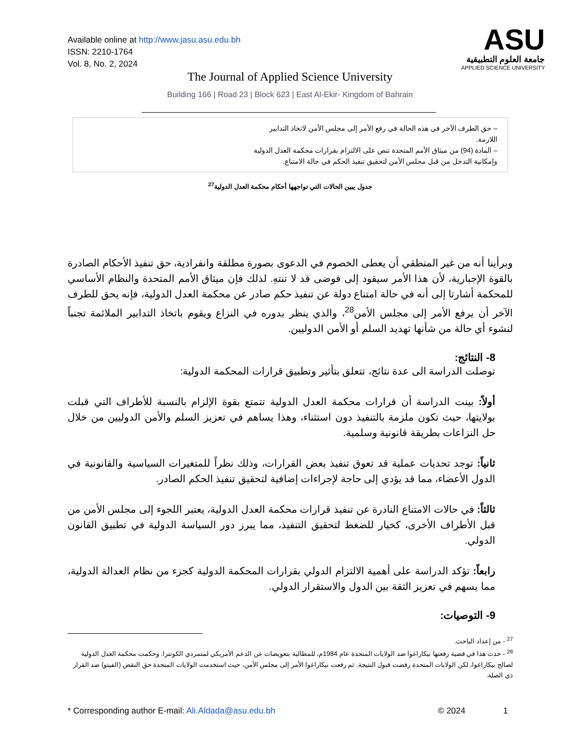Available online at http://www.jasu.asu.edu.bh
ISSN: 2210-1764
Vol. 8, No. 2, 2024
ASU
جامعة العلوم التطبيقية
APPLIED SCIENCE UNIVERSITY
The Journal of Applied Science University
Building 166 | Road 23 | Block 623 | East Al-Ekir- Kingdom of Bahrain
| – حق الطرف الآخر في هذه الحالة في رفع الأمر إلى مجلس الأمن لاتخاذ التدابير اللازمة. – المادة (94) من ميثاق الأمم المتحدة تنص على الالتزام بقرارات محكمة العدل الدولية وإمكانية التدخل من قبل مجلس الأمن لتحقيق تنفيذ الحكم في حالة الامتناع. | |
جدول يبين الحالات التي تواجهها أحكام محكمة العدل الدولية<sup>27</sup>
وبرأينا أنه من غير المنطقي أن يعطى الخصوم في الدعوى بصورة مطلقة وانفرادية، حق تنفيذ الأحكام الصادرة بالقوة الإجبارية، لأن هذا الأمر سيقود إلى فوضى قد لا تنتهِ. لذلك فإن ميثاق الأمم المتحدة والنظام الأساسي للمحكمة أشارتا إلى أنه في حالة امتناع دولة عن تنفيذ حكم صادر عن محكمة العدل الدولية، فإنه يحق للطرف الآخر أن يرفع الأمر إلى مجلس الأمن<sup>28</sup>، والذي ينظر بدوره في النزاع ويقوم باتخاذ التدابير الملائمة تجنباً لنشوء أي حالة من شأنها تهديد السلم أو الأمن الدوليين.
8- النتائج:
توصلت الدراسة الى عدة نتائج، تتعلق بتأثير وتطبيق قرارات المحكمة الدولية:
أولاً: بينت الدراسة أن قرارات محكمة العدل الدولية تتمتع بقوة الإلزام بالنسبة للأطراف التي قبلت بولايتها، حيث تكون ملزمة بالتنفيذ دون استثناء، وهذا يساهم في تعزيز السلم والأمن الدوليين من خلال حل النزاعات بطريقة قانونية وسلمية.
ثانياً: توجد تحديات عملية قد تعوق تنفيذ بعض القرارات، وذلك نظراً للمتغيرات السياسية والقانونية في الدول الأعضاء، مما قد يؤدي إلى حاجة لإجراءات إضافية لتحقيق تنفيذ الحكم الصادر.
ثالثاً: في حالات الامتناع النادرة عن تنفيذ قرارات محكمة العدل الدولية، يعتبر اللجوء إلى مجلس الأمن من قبل الأطراف الأخرى، كخيار للضغط لتحقيق التنفيذ، مما يبرز دور السياسة الدولية في تطبيق القانون الدولي.
رابعاً: تؤكد الدراسة على أهمية الالتزام الدولي بقرارات المحكمة الدولية كجزء من نظام العدالة الدولية، مما يسهم في تعزيز الثقة بين الدول والاستقرار الدولي.
9- التوصيات:
<sup>27</sup> - من إعداد الباحث.
<sup>28</sup> - حدث هذا في قضية رفعتها نيكاراغوا ضد الولايات المتحدة عام 1984م، للمطالبة بتعويضات عن الدعم الأمريكي لمتمردي الكونترا. وحكمت محكمة العدل الدولية لصالح نيكاراغوا، لكن الولايات المتحدة رفضت قبول النتيجة. ثم رفعت نيكاراغوا الأمر إلى مجلس الأمن، حيث استخدمت الولايات المتحدة حق النقض (الفيتو) ضد القرار ذي الصلة.
* Corresponding author E-mail: Ali.Aldada@asu.edu.bh © 2024 1